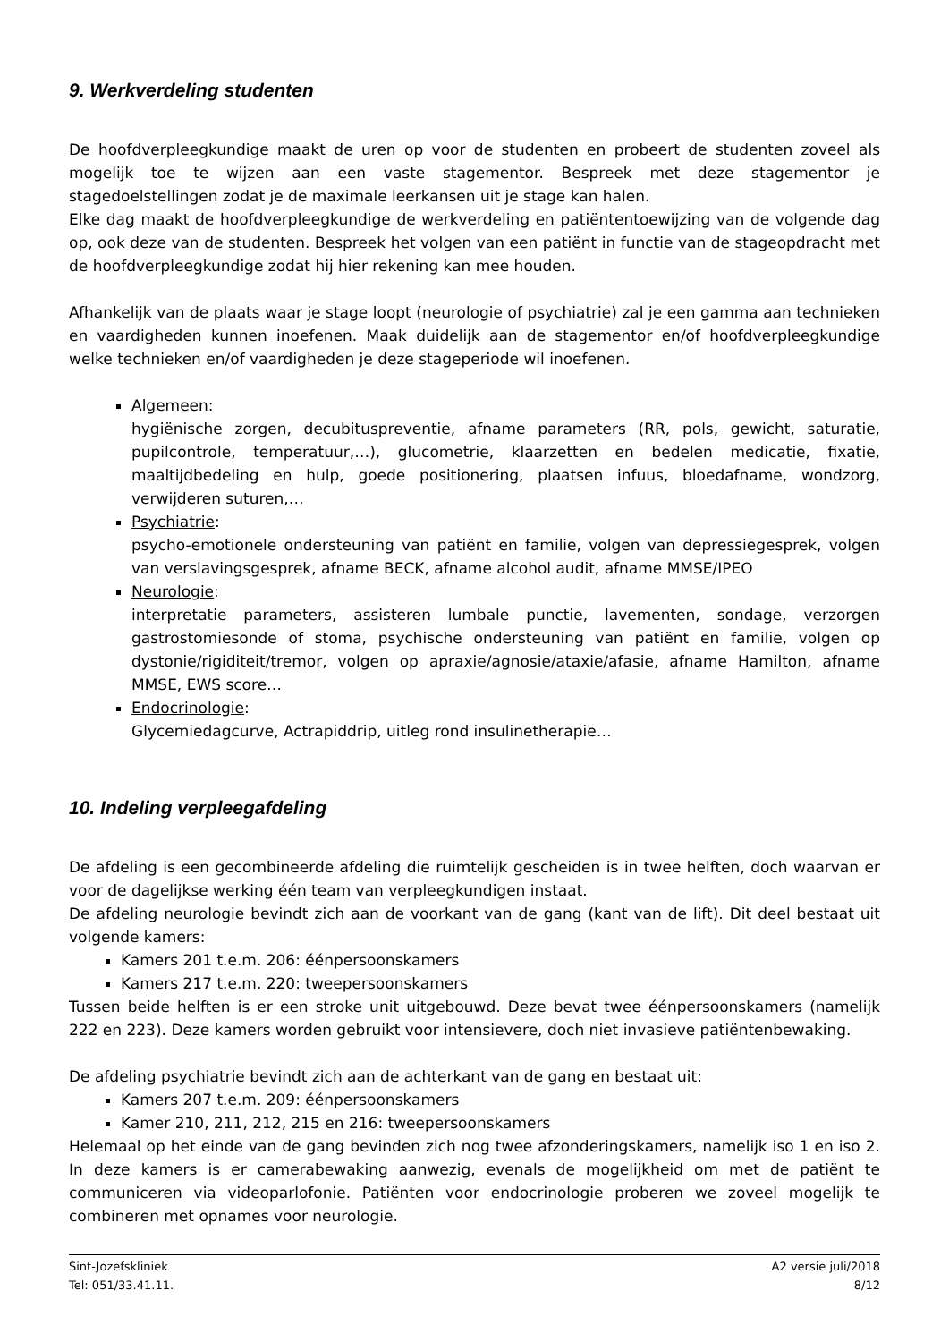9. Werkverdeling studenten
De hoofdverpleegkundige maakt de uren op voor de studenten en probeert de studenten zoveel als mogelijk toe te wijzen aan een vaste stagementor. Bespreek met deze stagementor je stagedoelstellingen zodat je de maximale leerkansen uit je stage kan halen.
Elke dag maakt de hoofdverpleegkundige de werkverdeling en patiëntentoewijzing van de volgende dag op, ook deze van de studenten. Bespreek het volgen van een patiënt in functie van de stageopdracht met de hoofdverpleegkundige zodat hij hier rekening kan mee houden.
Afhankelijk van de plaats waar je stage loopt (neurologie of psychiatrie) zal je een gamma aan technieken en vaardigheden kunnen inoefenen. Maak duidelijk aan de stagementor en/of hoofdverpleegkundige welke technieken en/of vaardigheden je deze stageperiode wil inoefenen.
Algemeen:
hygiënische zorgen, decubituspreventie, afname parameters (RR, pols, gewicht, saturatie, pupilcontrole, temperatuur,…), glucometrie, klaarzetten en bedelen medicatie, fixatie, maaltijdbedeling en hulp, goede positionering, plaatsen infuus, bloedafname, wondzorg, verwijderen suturen,…
Psychiatrie:
psycho-emotionele ondersteuning van patiënt en familie, volgen van depressiegesprek, volgen van verslavingsgesprek, afname BECK, afname alcohol audit, afname MMSE/IPEO
Neurologie:
interpretatie parameters, assisteren lumbale punctie, lavementen, sondage, verzorgen gastrostomiesonde of stoma, psychische ondersteuning van patiënt en familie, volgen op dystonie/rigiditeit/tremor, volgen op apraxie/agnosie/ataxie/afasie, afname Hamilton, afname MMSE, EWS score…
Endocrinologie:
Glycemiedagcurve, Actrapiddrip, uitleg rond insulinetherapie…
10. Indeling verpleegafdeling
De afdeling is een gecombineerde afdeling die ruimtelijk gescheiden is in twee helften, doch waarvan er voor de dagelijkse werking één team van verpleegkundigen instaat.
De afdeling neurologie bevindt zich aan de voorkant van de gang (kant van de lift). Dit deel bestaat uit volgende kamers:
Kamers 201 t.e.m. 206: éénpersoonskamers
Kamers 217 t.e.m. 220: tweepersoonskamers
Tussen beide helften is er een stroke unit uitgebouwd. Deze bevat twee éénpersoonskamers (namelijk 222 en 223). Deze kamers worden gebruikt voor intensievere, doch niet invasieve patiëntenbewaking.
De afdeling psychiatrie bevindt zich aan de achterkant van de gang en bestaat uit:
Kamers 207 t.e.m. 209: éénpersoonskamers
Kamer 210, 211, 212, 215 en 216: tweepersoonskamers
Helemaal op het einde van de gang bevinden zich nog twee afzonderingskamers, namelijk iso 1 en iso 2. In deze kamers is er camerabewaking aanwezig, evenals de mogelijkheid om met de patiënt te communiceren via videoparlofonie. Patiënten voor endocrinologie proberen we zoveel mogelijk te combineren met opnames voor neurologie.
Sint-Jozefskliniek
Tel: 051/33.41.11.
A2 versie juli/2018
8/12